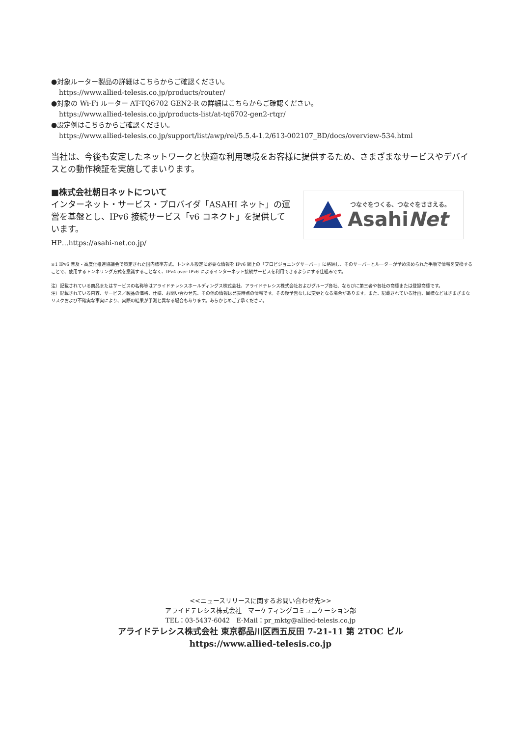●対象ルーター製品の詳細はこちらからご確認ください。
https://www.allied-telesis.co.jp/products/router/
●対象の Wi-Fi ルーター AT-TQ6702 GEN2-R の詳細はこちらからご確認ください。
https://www.allied-telesis.co.jp/products-list/at-tq6702-gen2-rtqr/
●設定例はこちらからご確認ください。
https://www.allied-telesis.co.jp/support/list/awp/rel/5.5.4-1.2/613-002107_BD/docs/overview-534.html
当社は、今後も安定したネットワークと快適な利用環境をお客様に提供するため、さまざまなサービスやデバイスとの動作検証を実施してまいります。
■株式会社朝日ネットについて
インターネット・サービス・プロバイダ「ASAHI ネット」の運営を基盤とし、IPv6 接続サービス「v6 コネクト」を提供しています。
HP…https://asahi-net.co.jp/
※1 IPv6 普及・高度化推進協議会で策定された国内標準方式。トンネル設定に必要な情報を IPv6 網上の「プロビジョニングサーバー」に格納し、そのサーバーとルーターが予め決められた手順で情報を交換することで、使用するトンネリング方式を意識することなく、IPv4 over IPv6 によるインターネット接続サービスを利用できるようにする仕組みです。
注）記載されている商品またはサービスの名称等はアライドテレシスホールディングス株式会社、アライドテレシス株式会社およびグループ各社、ならびに第三者や各社の商標または登録商標です。
注）記載されている内容、サービス／製品の価格、仕様、お問い合わせ先、その他の情報は発表時点の情報です。その後予告なしに変更となる場合があります。また、記載されている計画、目標などはさまざまなリスクおよび不確実な事実により、実際の結果が予測と異なる場合もあります。あらかじめご了承ください。
つなぐをつくる、つなぐをささえる。
AsahiNet
<<ニュースリリースに関するお問い合わせ先>>
アライドテレシス株式会社　マーケティングコミュニケーション部
TEL：03-5437-6042　E-Mail：pr_mktg@allied-telesis.co.jp
アライドテレシス株式会社 東京都品川区西五反田 7-21-11 第 2TOC ビル
https://www.allied-telesis.co.jp